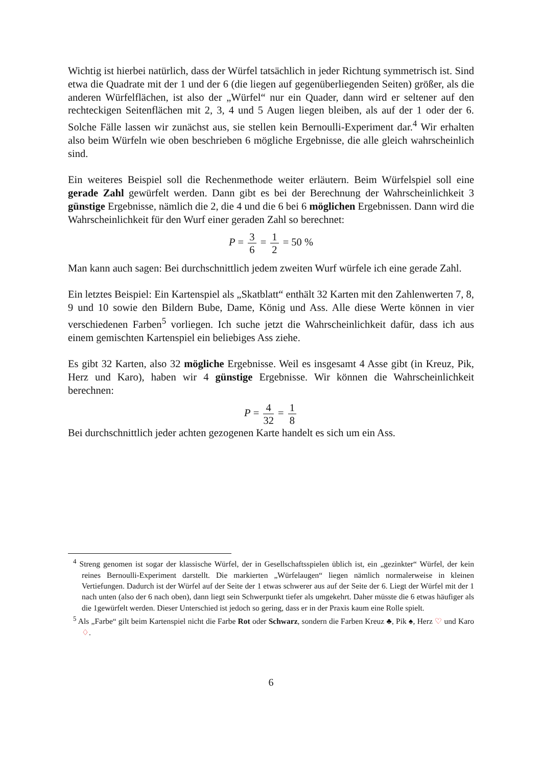Wichtig ist hierbei natürlich, dass der Würfel tatsächlich in jeder Richtung symmetrisch ist. Sind etwa die Quadrate mit der 1 und der 6 (die liegen auf gegenüberliegenden Seiten) größer, als die anderen Würfelflächen, ist also der „Würfel“ nur ein Quader, dann wird er seltener auf den rechteckigen Seitenflächen mit 2, 3, 4 und 5 Augen liegen bleiben, als auf der 1 oder der 6. Solche Fälle lassen wir zunächst aus, sie stellen kein Bernoulli-Experiment dar.<sup>4</sup> Wir erhalten also beim Würfeln wie oben beschrieben 6 mögliche Ergebnisse, die alle gleich wahrscheinlich sind.
Ein weiteres Beispiel soll die Rechenmethode weiter erläutern. Beim Würfelspiel soll eine gerade Zahl gewürfelt werden. Dann gibt es bei der Berechnung der Wahrscheinlichkeit 3 günstige Ergebnisse, nämlich die 2, die 4 und die 6 bei 6 möglichen Ergebnissen. Dann wird die Wahrscheinlichkeit für den Wurf einer geraden Zahl so berechnet:
P = 3 6 = 1 2 = 50 %
Man kann auch sagen: Bei durchschnittlich jedem zweiten Wurf würfele ich eine gerade Zahl.
Ein letztes Beispiel: Ein Kartenspiel als „Skatblatt“ enthält 32 Karten mit den Zahlenwerten 7, 8, 9 und 10 sowie den Bildern Bube, Dame, König und Ass. Alle diese Werte können in vier verschiedenen Farben<sup>5</sup> vorliegen. Ich suche jetzt die Wahrscheinlichkeit dafür, dass ich aus einem gemischten Kartenspiel ein beliebiges Ass ziehe.
Es gibt 32 Karten, also 32 mögliche Ergebnisse. Weil es insgesamt 4 Asse gibt (in Kreuz, Pik, Herz und Karo), haben wir 4 günstige Ergebnisse. Wir können die Wahrscheinlichkeit berechnen:
P = 4 32 = 1 8
Bei durchschnittlich jeder achten gezogenen Karte handelt es sich um ein Ass.
<sup>4</sup> Streng genomen ist sogar der klassische Würfel, der in Gesellschaftsspielen üblich ist, ein „gezinkter“ Würfel, der kein reines Bernoulli-Experiment darstellt. Die markierten „Würfelaugen“ liegen nämlich normalerweise in kleinen Vertiefungen. Dadurch ist der Würfel auf der Seite der 1 etwas schwerer aus auf der Seite der 6. Liegt der Würfel mit der 1 nach unten (also der 6 nach oben), dann liegt sein Schwerpunkt tiefer als umgekehrt. Daher müsste die 6 etwas häufiger als die 1gewürfelt werden. Dieser Unterschied ist jedoch so gering, dass er in der Praxis kaum eine Rolle spielt.
<sup>5</sup> Als „Farbe“ gilt beim Kartenspiel nicht die Farbe Rot oder Schwarz, sondern die Farben Kreuz ♣, Pik ♠, Herz ♡ und Karo ♢.
6